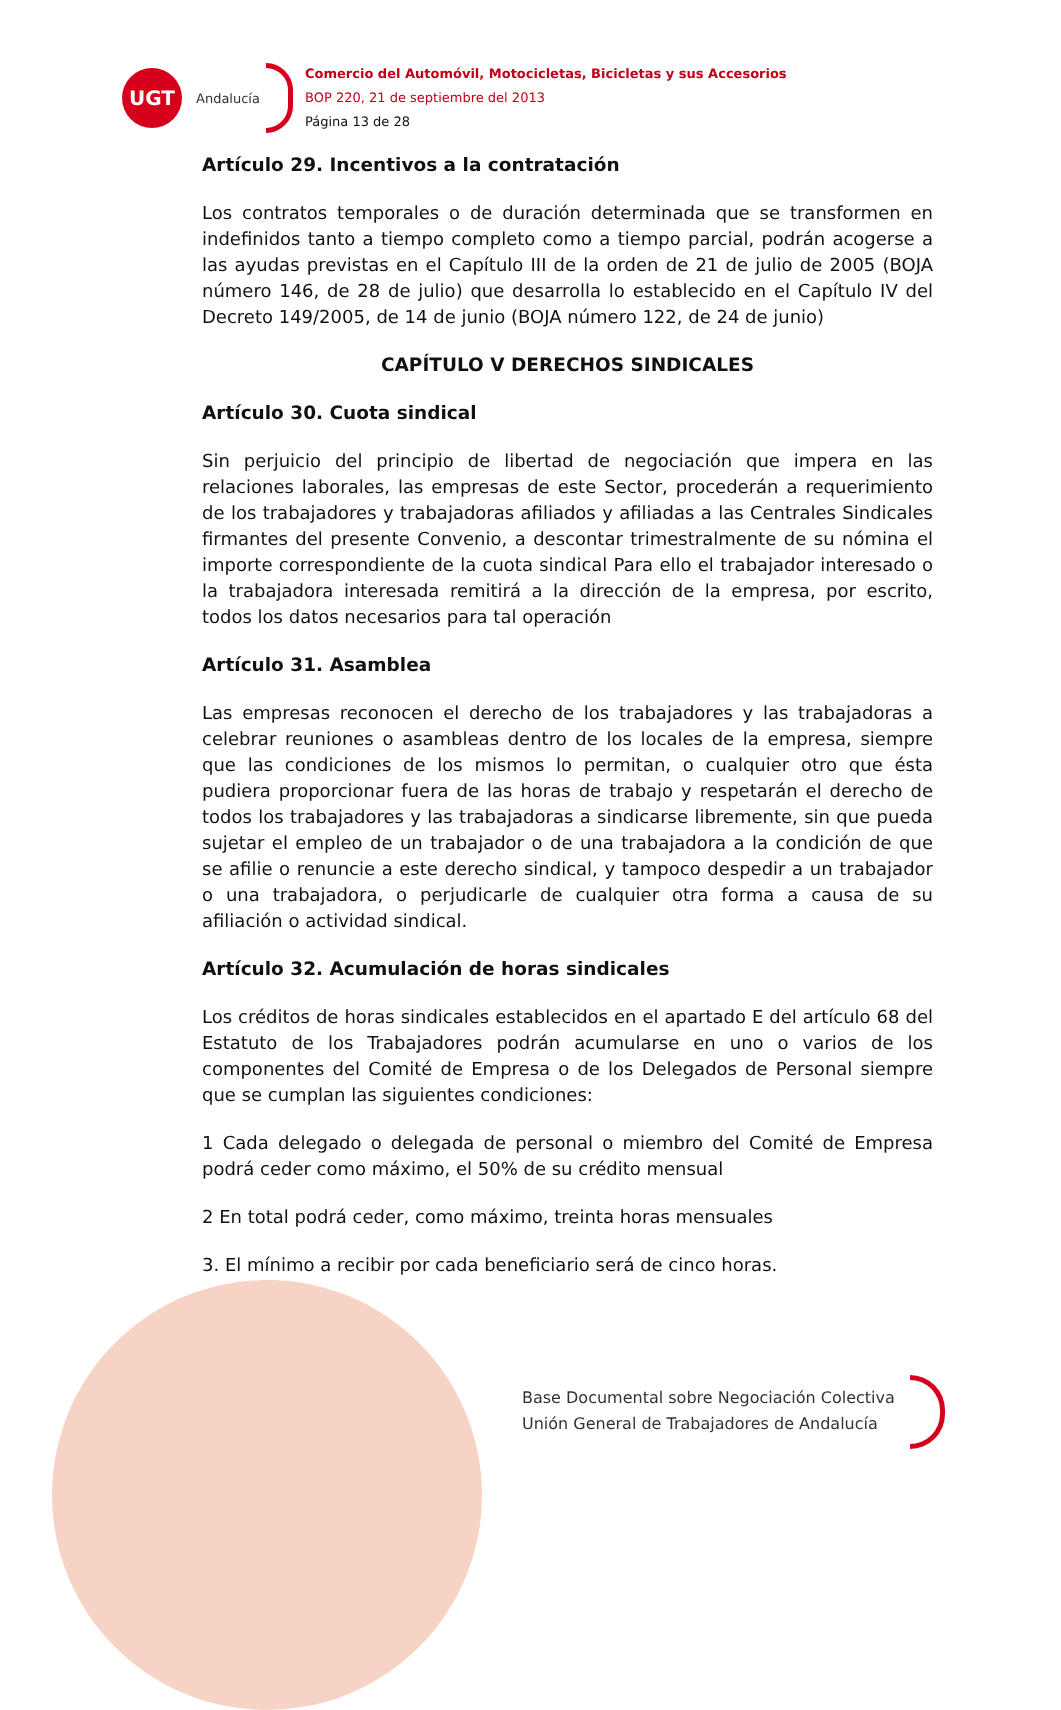UGT
Andalucía
Comercio del Automóvil, Motocicletas, Bicicletas y sus Accesorios
BOP 220, 21 de septiembre del 2013
Página 13 de 28
Artículo 29. Incentivos a la contratación
Los contratos temporales o de duración determinada que se transformen en indefinidos tanto a tiempo completo como a tiempo parcial, podrán acogerse a las ayudas previstas en el Capítulo III de la orden de 21 de julio de 2005 (BOJA número 146, de 28 de julio) que desarrolla lo establecido en el Capítulo IV del Decreto 149/2005, de 14 de junio (BOJA número 122, de 24 de junio)
CAPÍTULO V DERECHOS SINDICALES
Artículo 30. Cuota sindical
Sin perjuicio del principio de libertad de negociación que impera en las relaciones laborales, las empresas de este Sector, procederán a requerimiento de los trabajadores y trabajadoras afiliados y afiliadas a las Centrales Sindicales firmantes del presente Convenio, a descontar trimestralmente de su nómina el importe correspondiente de la cuota sindical Para ello el trabajador interesado o la trabajadora interesada remitirá a la dirección de la empresa, por escrito, todos los datos necesarios para tal operación
Artículo 31. Asamblea
Las empresas reconocen el derecho de los trabajadores y las trabajadoras a celebrar reuniones o asambleas dentro de los locales de la empresa, siempre que las condiciones de los mismos lo permitan, o cualquier otro que ésta pudiera proporcionar fuera de las horas de trabajo y respetarán el derecho de todos los trabajadores y las trabajadoras a sindicarse libremente, sin que pueda sujetar el empleo de un trabajador o de una trabajadora a la condición de que se afilie o renuncie a este derecho sindical, y tampoco despedir a un trabajador o una trabajadora, o perjudicarle de cualquier otra forma a causa de su afiliación o actividad sindical.
Artículo 32. Acumulación de horas sindicales
Los créditos de horas sindicales establecidos en el apartado E del artículo 68 del Estatuto de los Trabajadores podrán acumularse en uno o varios de los componentes del Comité de Empresa o de los Delegados de Personal siempre que se cumplan las siguientes condiciones:
1 Cada delegado o delegada de personal o miembro del Comité de Empresa podrá ceder como máximo, el 50% de su crédito mensual
2 En total podrá ceder, como máximo, treinta horas mensuales
3. El mínimo a recibir por cada beneficiario será de cinco horas.
Base Documental sobre Negociación Colectiva
Unión General de Trabajadores de Andalucía